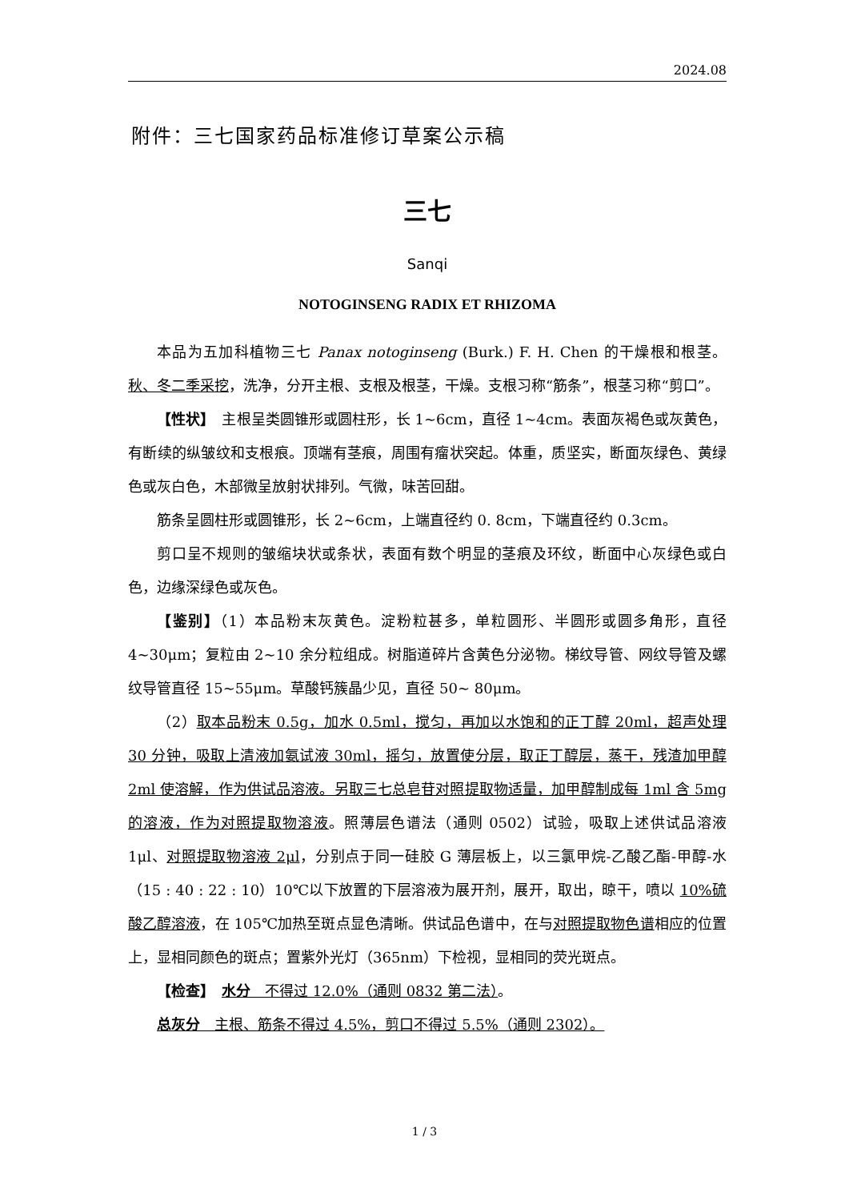2024.08
附件：三七国家药品标准修订草案公示稿
三七
Sanqi
NOTOGINSENG RADIX ET RHIZOMA
本品为五加科植物三七 Panax notoginseng (Burk.) F. H. Chen 的干燥根和根茎。秋、冬二季采挖，洗净，分开主根、支根及根茎，干燥。支根习称“筋条”，根茎习称“剪口”。
【性状】　主根呈类圆锥形或圆柱形，长 1~6cm，直径 1~4cm。表面灰褐色或灰黄色，有断续的纵皱纹和支根痕。顶端有茎痕，周围有瘤状突起。体重，质坚实，断面灰绿色、黄绿色或灰白色，木部微呈放射状排列。气微，味苦回甜。
筋条呈圆柱形或圆锥形，长 2~6cm，上端直径约 0. 8cm，下端直径约 0.3cm。
剪口呈不规则的皱缩块状或条状，表面有数个明显的茎痕及环纹，断面中心灰绿色或白色，边缘深绿色或灰色。
【鉴别】（1）本品粉末灰黄色。淀粉粒甚多，单粒圆形、半圆形或圆多角形，直径 4~30μm；复粒由 2~10 余分粒组成。树脂道碎片含黄色分泌物。梯纹导管、网纹导管及螺纹导管直径 15~55μm。草酸钙簇晶少见，直径 50~ 80μm。
（2）取本品粉末 0.5g，加水 0.5ml，搅匀，再加以水饱和的正丁醇 20ml，超声处理 30 分钟，吸取上清液加氨试液 30ml，摇匀，放置使分层，取正丁醇层，蒸干，残渣加甲醇 2ml 使溶解，作为供试品溶液。另取三七总皂苷对照提取物适量，加甲醇制成每 1ml 含 5mg 的溶液，作为对照提取物溶液。照薄层色谱法（通则 0502）试验，吸取上述供试品溶液 1μl、对照提取物溶液 2μl，分别点于同一硅胶 G 薄层板上，以三氯甲烷-乙酸乙酯-甲醇-水（15 : 40 : 22 : 10）10℃以下放置的下层溶液为展开剂，展开，取出，晾干，喷以 10%硫酸乙醇溶液，在 105℃加热至斑点显色清晰。供试品色谱中，在与对照提取物色谱相应的位置上，显相同颜色的斑点；置紫外光灯（365nm）下检视，显相同的荧光斑点。
【检查】　水分　不得过 12.0%（通则 0832 第二法）。
总灰分　主根、筋条不得过 4.5%，剪口不得过 5.5%（通则 2302）。
1 / 3